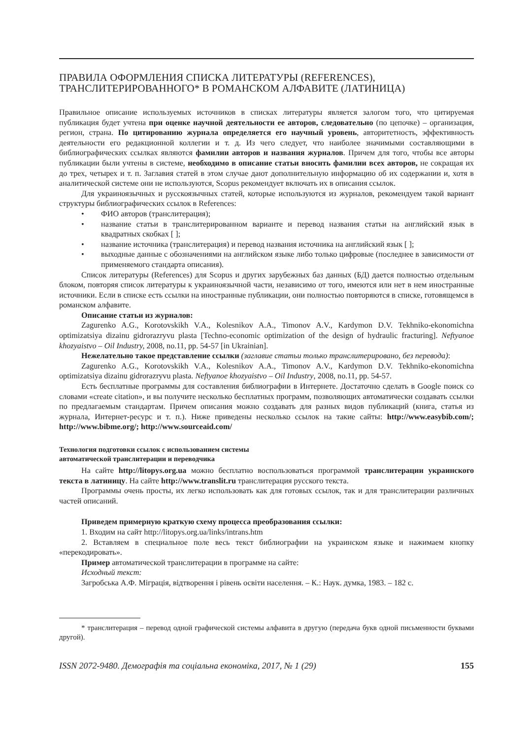ПРАВИЛА ОФОРМЛЕНИЯ СПИСКА ЛИТЕРАТУРЫ (REFERENCES),
ТРАНСЛИТЕРИРОВАННОГО* В РОМАНСКОМ АЛФАВИТЕ (ЛАТИНИЦА)
Правильное описание используемых источников в списках литературы является залогом того, что цитируемая публикация будет учтена при оценке научной деятельности ее авторов, следовательно (по цепочке) – организация, регион, страна. По цитированию журнала определяется его научный уровень, авторитетность, эффективность деятельности его редакционной коллегии и т. д. Из чего следует, что наиболее значимыми составляющими в библиографических ссылках являются фамилии авторов и названия журналов. Причем для того, чтобы все авторы публикации были учтены в системе, необходимо в описание статьи вносить фамилии всех авторов, не сокращая их до трех, четырех и т. п. Заглавия статей в этом случае дают дополнительную информацию об их содержании и, хотя в аналитической системе они не используются, Scopus рекомендует включать их в описания ссылок.
Для украиноязычных и русскоязычных статей, которые используются из журналов, рекомендуем такой вариант структуры библиографических ссылок в References:
• ФИО авторов (транслитерация);
• название статьи в транслитерированном варианте и перевод названия статьи на английский язык в квадратных скобках [ ];
• название источника (транслитерация) и перевод названия источника на английский язык [ ];
• выходные данные с обозначениями на английском языке либо только цифровые (последнее в зависимости от применяемого стандарта описания).
Список литературы (References) для Scopus и других зарубежных баз данных (БД) дается полностью отдельным блоком, повторяя список литературы к украиноязычной части, независимо от того, имеются или нет в нем иностранные источники. Если в списке есть ссылки на иностранные публикации, они полностью повторяются в списке, готовящемся в романском алфавите.
Описание статьи из журналов:
Zagurenko A.G., Korotovskikh V.A., Kolesnikov A.A., Timonov A.V., Kardymon D.V. Tekhniko-ekonomichna optimizatsiya dizainu gidrorazryvu plasta [Techno-economic optimization of the design of hydraulic fracturing]. Neftyanoe khozyaistvo – Oil Industry, 2008, no.11, pp. 54-57 [in Ukrainian].
Нежелательно такое представление ссылки (заглавие статьи только транслитерировано, без перевода):
Zagurenko A.G., Korotovskikh V.A., Kolesnikov A.A., Timonov A.V., Kardymon D.V. Tekhniko-ekonomichna optimizatsiya dizainu gidrorazryvu plasta. Neftyanoe khozyaistvo – Oil Industry, 2008, no.11, pp. 54-57.
Есть бесплатные программы для составления библиографии в Интернете. Достаточно сделать в Google поиск со словами «create citation», и вы получите несколько бесплатных программ, позволяющих автоматически создавать ссылки по предлагаемым стандартам. Причем описания можно создавать для разных видов публикаций (книга, статья из журнала, Интернет-ресурс и т. п.). Ниже приведены несколько ссылок на такие сайты: http://www.easybib.com/; http://www.bibme.org/; http://www.sourceaid.com/
Технология подготовки ссылок с использованием системы
автоматической транслитерации и переводчика
На сайте http://litopys.org.ua можно бесплатно воспользоваться программой транслитерации украинского текста в латиницу. На сайте http://www.translit.ru транслитерация русского текста.
Программы очень просты, их легко использовать как для готовых ссылок, так и для транслитерации различных частей описаний.
Приведем примерную краткую схему процесса преобразования ссылки:
1. Входим на сайт http://litopys.org.ua/links/intrans.htm
2. Вставляем в специальное поле весь текст библиографии на украинском языке и нажимаем кнопку «перекодировать».
Пример автоматической транслитерации в программе на сайте:
Исходный текст:
Загробська А.Ф. Міграція, відтворення і рівень освіти населення. – К.: Наук. думка, 1983. – 182 с.
* транслитерация – перевод одной графической системы алфавита в другую (передача букв одной письменности буквами другой).
ISSN 2072-9480. Демографія та соціальна економіка, 2017, № 1 (29) 155